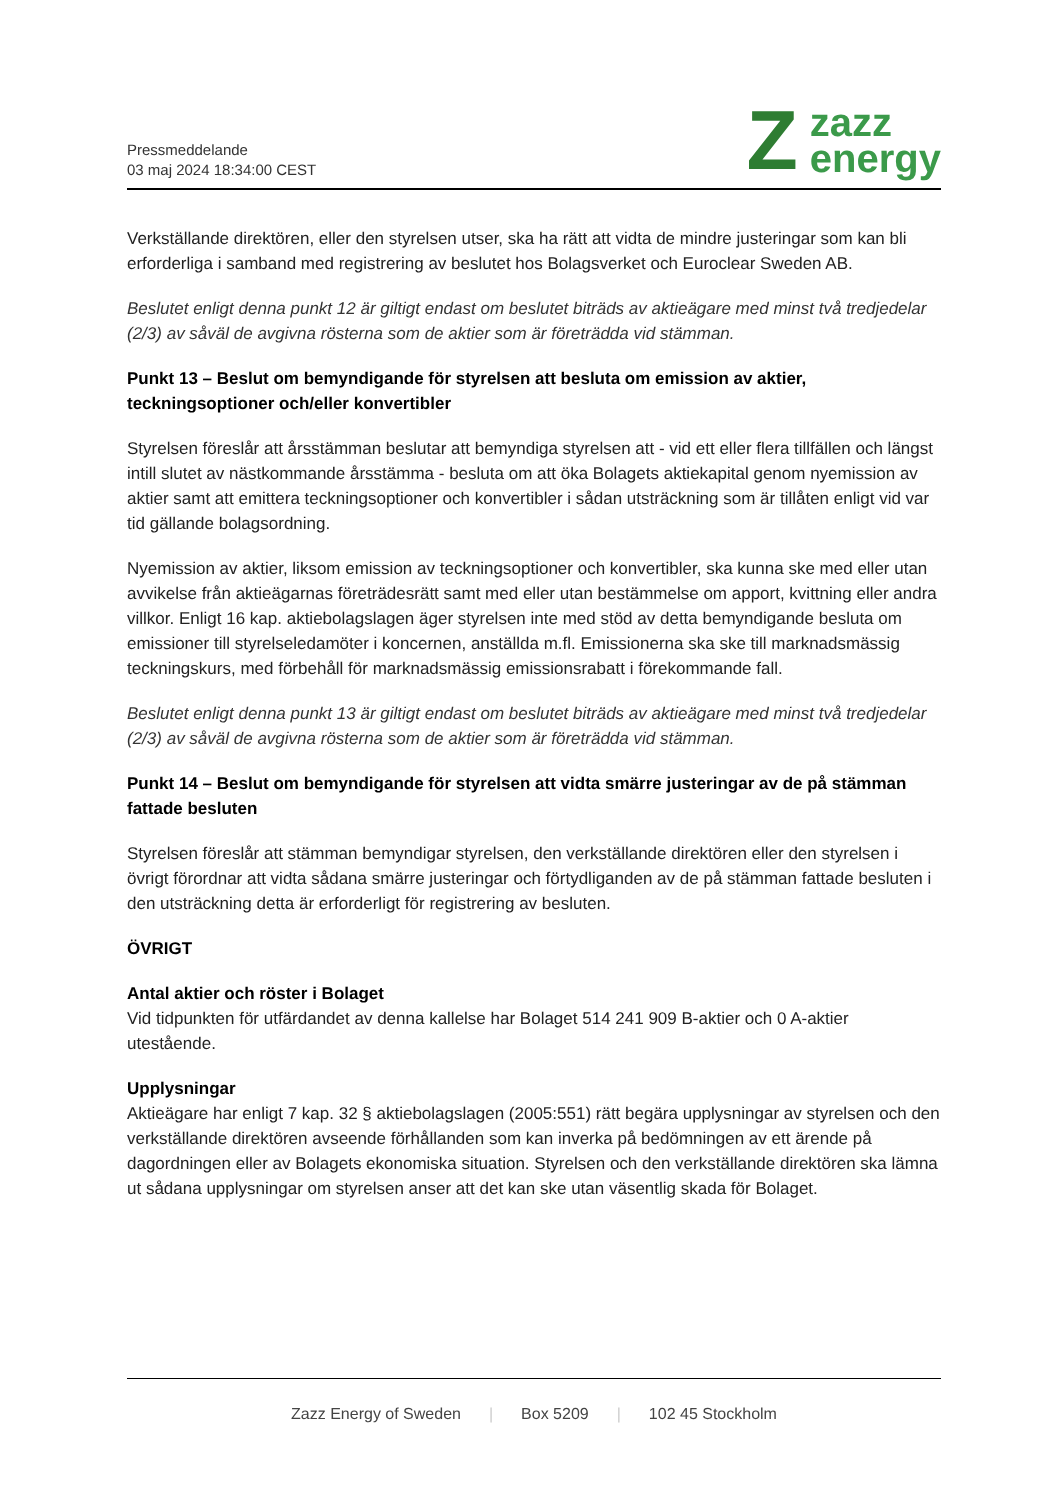Pressmeddelande
03 maj 2024 18:34:00 CEST
Z
zazz
energy
Verkställande direktören, eller den styrelsen utser, ska ha rätt att vidta de mindre justeringar som kan bli erforderliga i samband med registrering av beslutet hos Bolagsverket och Euroclear Sweden AB.
Beslutet enligt denna punkt 12 är giltigt endast om beslutet biträds av aktieägare med minst två tredjedelar (2/3) av såväl de avgivna rösterna som de aktier som är företrädda vid stämman.
Punkt 13 – Beslut om bemyndigande för styrelsen att besluta om emission av aktier, teckningsoptioner och/eller konvertibler
Styrelsen föreslår att årsstämman beslutar att bemyndiga styrelsen att - vid ett eller flera tillfällen och längst intill slutet av nästkommande årsstämma - besluta om att öka Bolagets aktiekapital genom nyemission av aktier samt att emittera teckningsoptioner och konvertibler i sådan utsträckning som är tillåten enligt vid var tid gällande bolagsordning.
Nyemission av aktier, liksom emission av teckningsoptioner och konvertibler, ska kunna ske med eller utan avvikelse från aktieägarnas företrädesrätt samt med eller utan bestämmelse om apport, kvittning eller andra villkor. Enligt 16 kap. aktiebolagslagen äger styrelsen inte med stöd av detta bemyndigande besluta om emissioner till styrelseledamöter i koncernen, anställda m.fl. Emissionerna ska ske till marknadsmässig teckningskurs, med förbehåll för marknadsmässig emissionsrabatt i förekommande fall.
Beslutet enligt denna punkt 13 är giltigt endast om beslutet biträds av aktieägare med minst två tredjedelar (2/3) av såväl de avgivna rösterna som de aktier som är företrädda vid stämman.
Punkt 14 – Beslut om bemyndigande för styrelsen att vidta smärre justeringar av de på stämman fattade besluten
Styrelsen föreslår att stämman bemyndigar styrelsen, den verkställande direktören eller den styrelsen i övrigt förordnar att vidta sådana smärre justeringar och förtydliganden av de på stämman fattade besluten i den utsträckning detta är erforderligt för registrering av besluten.
ÖVRIGT
Antal aktier och röster i Bolaget
Vid tidpunkten för utfärdandet av denna kallelse har Bolaget 514 241 909 B-aktier och 0 A-aktier utestående.
Upplysningar
Aktieägare har enligt 7 kap. 32 § aktiebolagslagen (2005:551) rätt begära upplysningar av styrelsen och den verkställande direktören avseende förhållanden som kan inverka på bedömningen av ett ärende på dagordningen eller av Bolagets ekonomiska situation. Styrelsen och den verkställande direktören ska lämna ut sådana upplysningar om styrelsen anser att det kan ske utan väsentlig skada för Bolaget.
Zazz Energy of Sweden | Box 5209 | 102 45 Stockholm